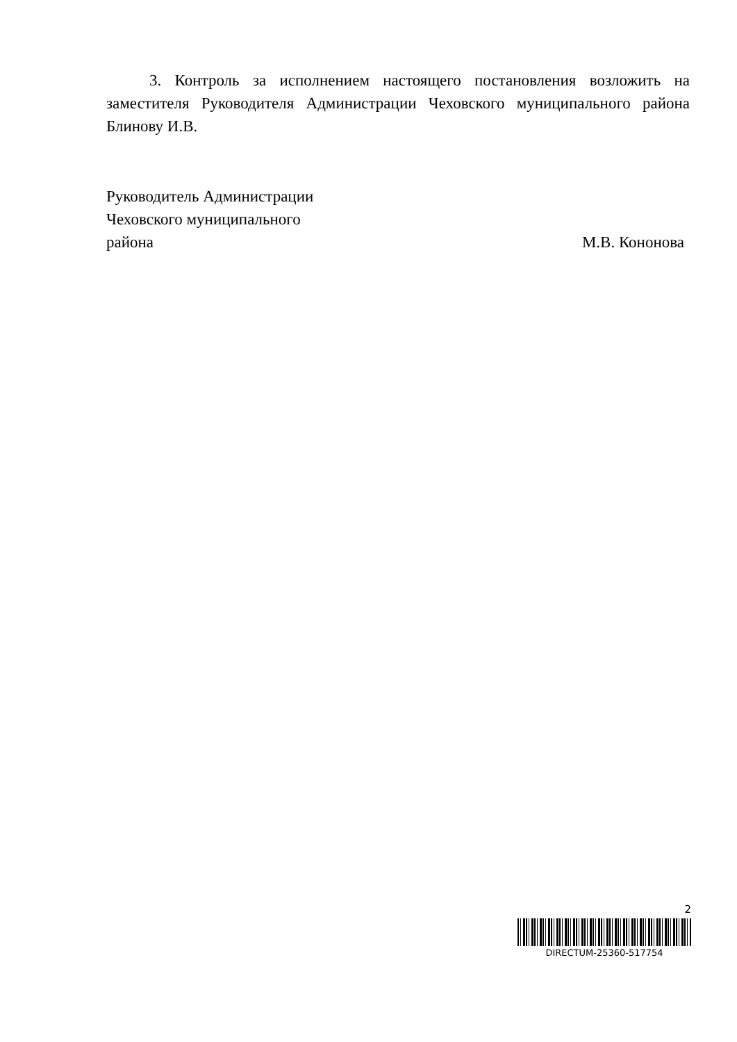3. Контроль за исполнением настоящего постановления возложить на заместителя Руководителя Администрации Чеховского муниципального района Блинову И.В.
Руководитель Администрации
Чеховского муниципального
района М.В. Кононова
2
DIRECTUM-25360-517754